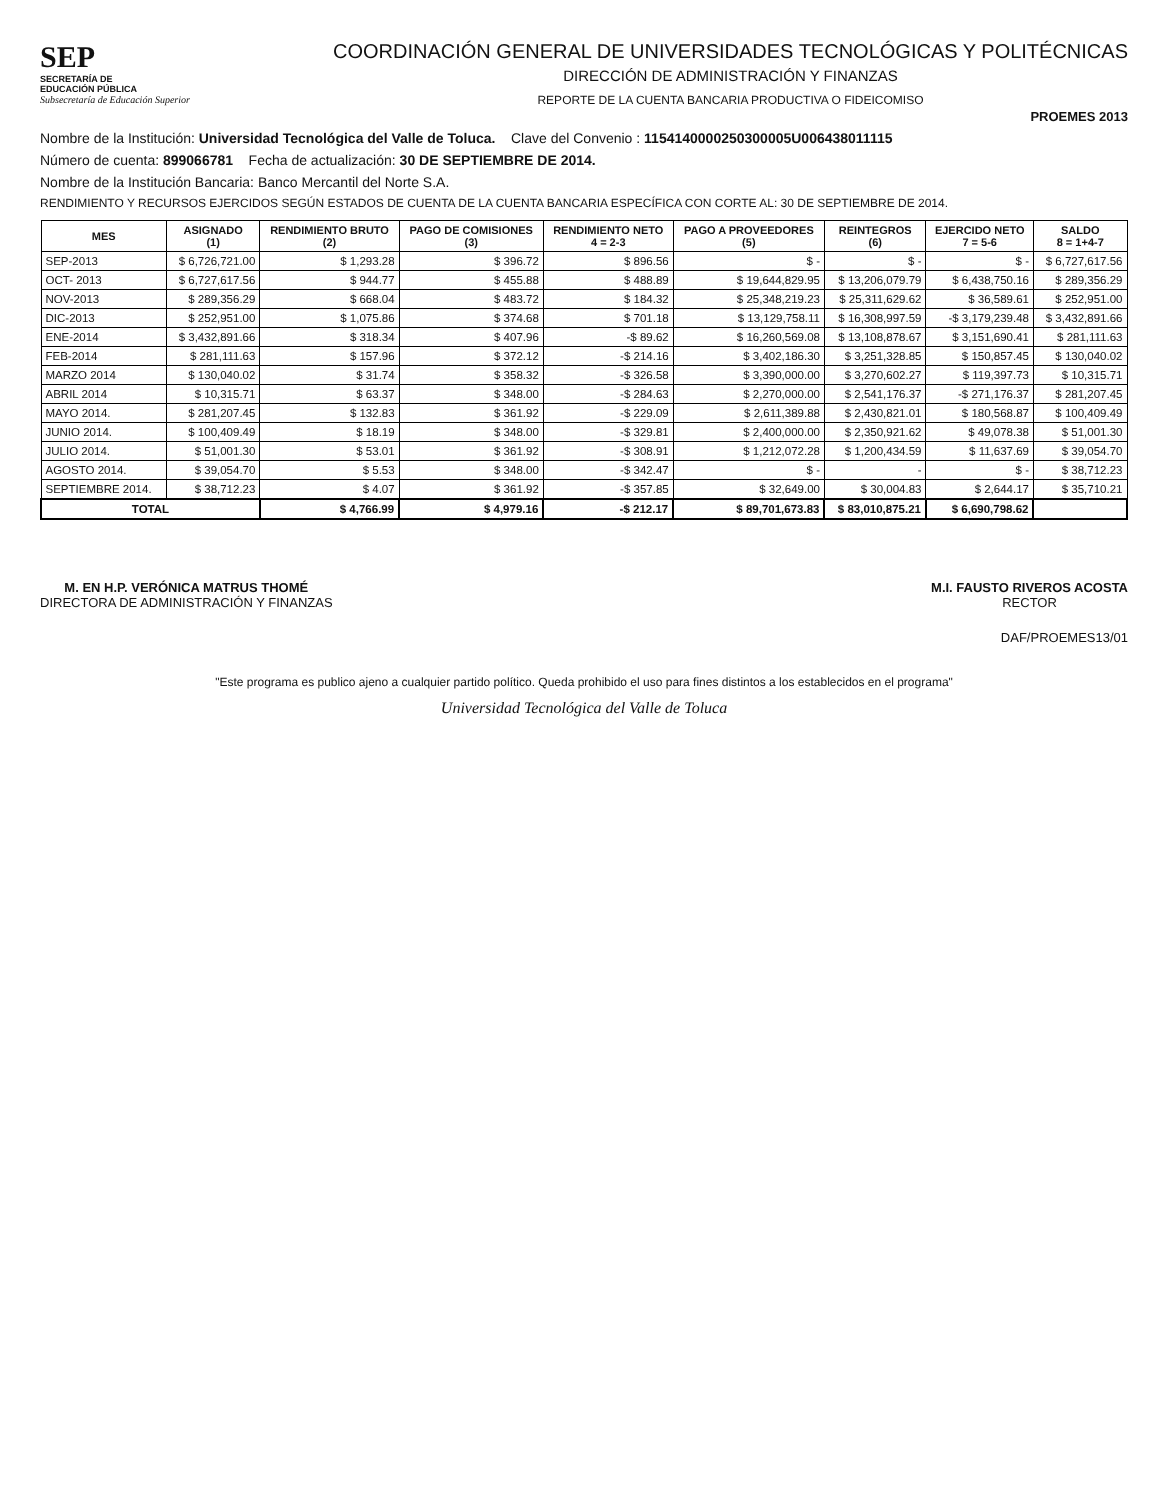SEP
SECRETARÍA DE
EDUCACIÓN PÚBLICA
Subsecretaría de Educación Superior
COORDINACIÓN GENERAL DE UNIVERSIDADES TECNOLÓGICAS Y POLITÉCNICAS
DIRECCIÓN DE ADMINISTRACIÓN Y FINANZAS
REPORTE DE LA CUENTA BANCARIA PRODUCTIVA O FIDEICOMISO
PROEMES 2013
Nombre de la Institución: Universidad Tecnológica del Valle de Toluca. Clave del Convenio : 1154140000250300005U006438011115
Número de cuenta: 899066781 Fecha de actualización: 30 DE SEPTIEMBRE DE 2014.
Nombre de la Institución Bancaria: Banco Mercantil del Norte S.A.
RENDIMIENTO Y RECURSOS EJERCIDOS SEGÚN ESTADOS DE CUENTA DE LA CUENTA BANCARIA ESPECÍFICA CON CORTE AL: 30 DE SEPTIEMBRE DE 2014.
| MES | ASIGNADO (1) | RENDIMIENTO BRUTO (2) | PAGO DE COMISIONES (3) | RENDIMIENTO NETO 4 = 2-3 | PAGO A PROVEEDORES (5) | REINTEGROS (6) | EJERCIDO NETO 7 = 5-6 | SALDO 8 = 1+4-7 |
| --- | --- | --- | --- | --- | --- | --- | --- | --- |
| SEP-2013 | $ 6,726,721.00 | $ 1,293.28 | $ 396.72 | $ 896.56 | $ - | $ - | $ - | $ 6,727,617.56 |
| OCT- 2013 | $ 6,727,617.56 | $ 944.77 | $ 455.88 | $ 488.89 | $ 19,644,829.95 | $ 13,206,079.79 | $ 6,438,750.16 | $ 289,356.29 |
| NOV-2013 | $ 289,356.29 | $ 668.04 | $ 483.72 | $ 184.32 | $ 25,348,219.23 | $ 25,311,629.62 | $ 36,589.61 | $ 252,951.00 |
| DIC-2013 | $ 252,951.00 | $ 1,075.86 | $ 374.68 | $ 701.18 | $ 13,129,758.11 | $ 16,308,997.59 | -$ 3,179,239.48 | $ 3,432,891.66 |
| ENE-2014 | $ 3,432,891.66 | $ 318.34 | $ 407.96 | -$ 89.62 | $ 16,260,569.08 | $ 13,108,878.67 | $ 3,151,690.41 | $ 281,111.63 |
| FEB-2014 | $ 281,111.63 | $ 157.96 | $ 372.12 | -$ 214.16 | $ 3,402,186.30 | $ 3,251,328.85 | $ 150,857.45 | $ 130,040.02 |
| MARZO 2014 | $ 130,040.02 | $ 31.74 | $ 358.32 | -$ 326.58 | $ 3,390,000.00 | $ 3,270,602.27 | $ 119,397.73 | $ 10,315.71 |
| ABRIL 2014 | $ 10,315.71 | $ 63.37 | $ 348.00 | -$ 284.63 | $ 2,270,000.00 | $ 2,541,176.37 | -$ 271,176.37 | $ 281,207.45 |
| MAYO 2014. | $ 281,207.45 | $ 132.83 | $ 361.92 | -$ 229.09 | $ 2,611,389.88 | $ 2,430,821.01 | $ 180,568.87 | $ 100,409.49 |
| JUNIO 2014. | $ 100,409.49 | $ 18.19 | $ 348.00 | -$ 329.81 | $ 2,400,000.00 | $ 2,350,921.62 | $ 49,078.38 | $ 51,001.30 |
| JULIO 2014. | $ 51,001.30 | $ 53.01 | $ 361.92 | -$ 308.91 | $ 1,212,072.28 | $ 1,200,434.59 | $ 11,637.69 | $ 39,054.70 |
| AGOSTO 2014. | $ 39,054.70 | $ 5.53 | $ 348.00 | -$ 342.47 | $ - | - | $ - | $ 38,712.23 |
| SEPTIEMBRE 2014. | $ 38,712.23 | $ 4.07 | $ 361.92 | -$ 357.85 | $ 32,649.00 | $ 30,004.83 | $ 2,644.17 | $ 35,710.21 |
| TOTAL | | $ 4,766.99 | $ 4,979.16 | -$ 212.17 | $ 89,701,673.83 | $ 83,010,875.21 | $ 6,690,798.62 | |
M. EN H.P. VERÓNICA MATRUS THOMÉ
DIRECTORA DE ADMINISTRACIÓN Y FINANZAS
M.I. FAUSTO RIVEROS ACOSTA
RECTOR
DAF/PROEMES13/01
"Este programa es publico ajeno a cualquier partido político. Queda prohibido el uso para fines distintos a los establecidos en el programa"
Universidad Tecnológica del Valle de Toluca